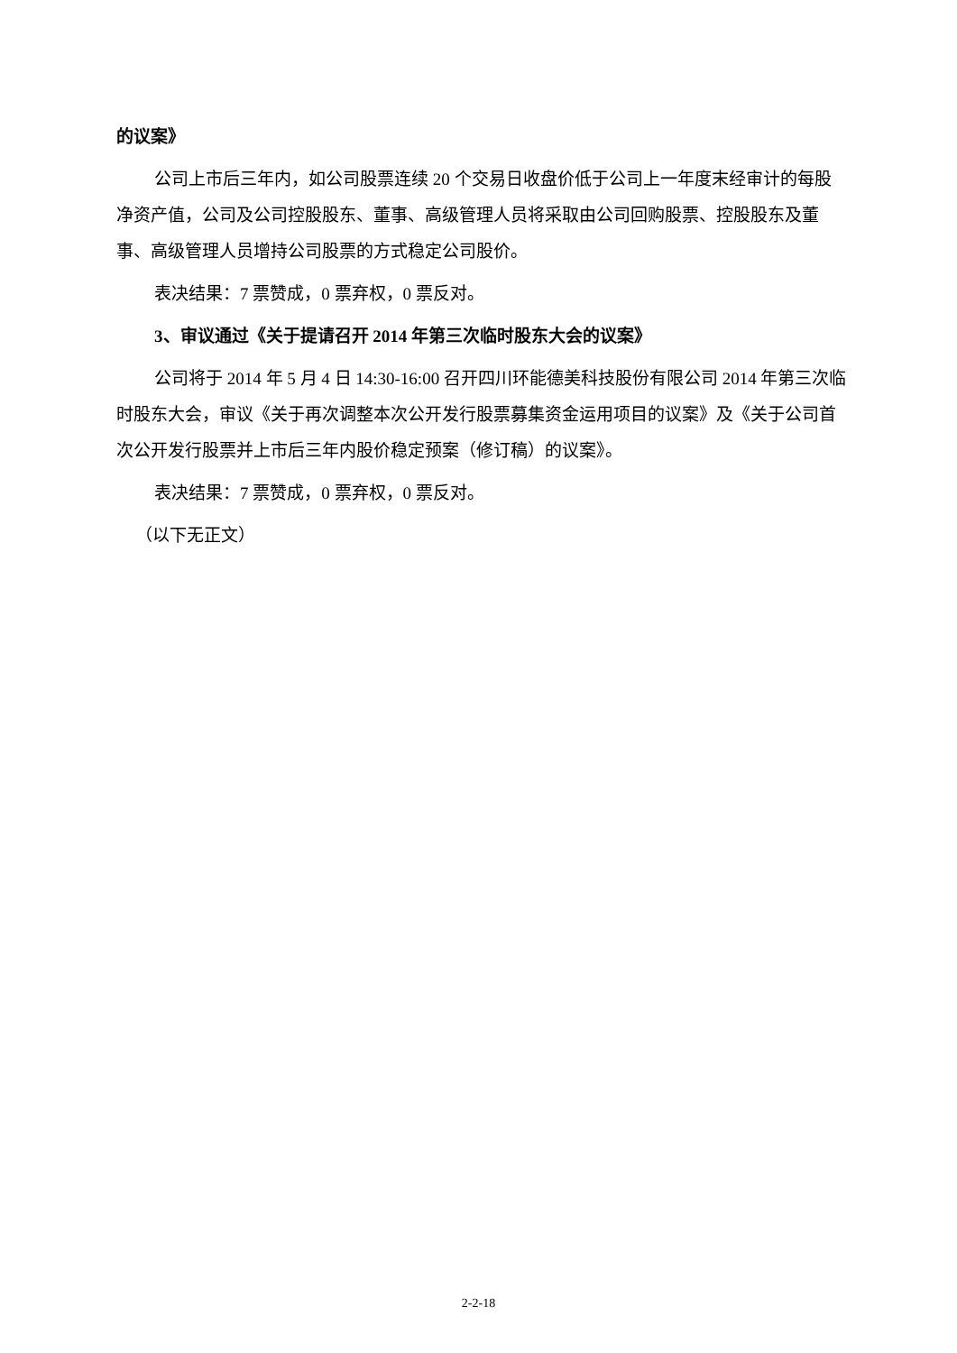的议案》
公司上市后三年内，如公司股票连续 20 个交易日收盘价低于公司上一年度末经审计的每股净资产值，公司及公司控股股东、董事、高级管理人员将采取由公司回购股票、控股股东及董事、高级管理人员增持公司股票的方式稳定公司股价。
表决结果：7 票赞成，0 票弃权，0 票反对。
3、审议通过《关于提请召开 2014 年第三次临时股东大会的议案》
公司将于 2014 年 5 月 4 日 14:30-16:00 召开四川环能德美科技股份有限公司 2014 年第三次临时股东大会，审议《关于再次调整本次公开发行股票募集资金运用项目的议案》及《关于公司首次公开发行股票并上市后三年内股价稳定预案（修订稿）的议案》。
表决结果：7 票赞成，0 票弃权，0 票反对。
（以下无正文）
2-2-18